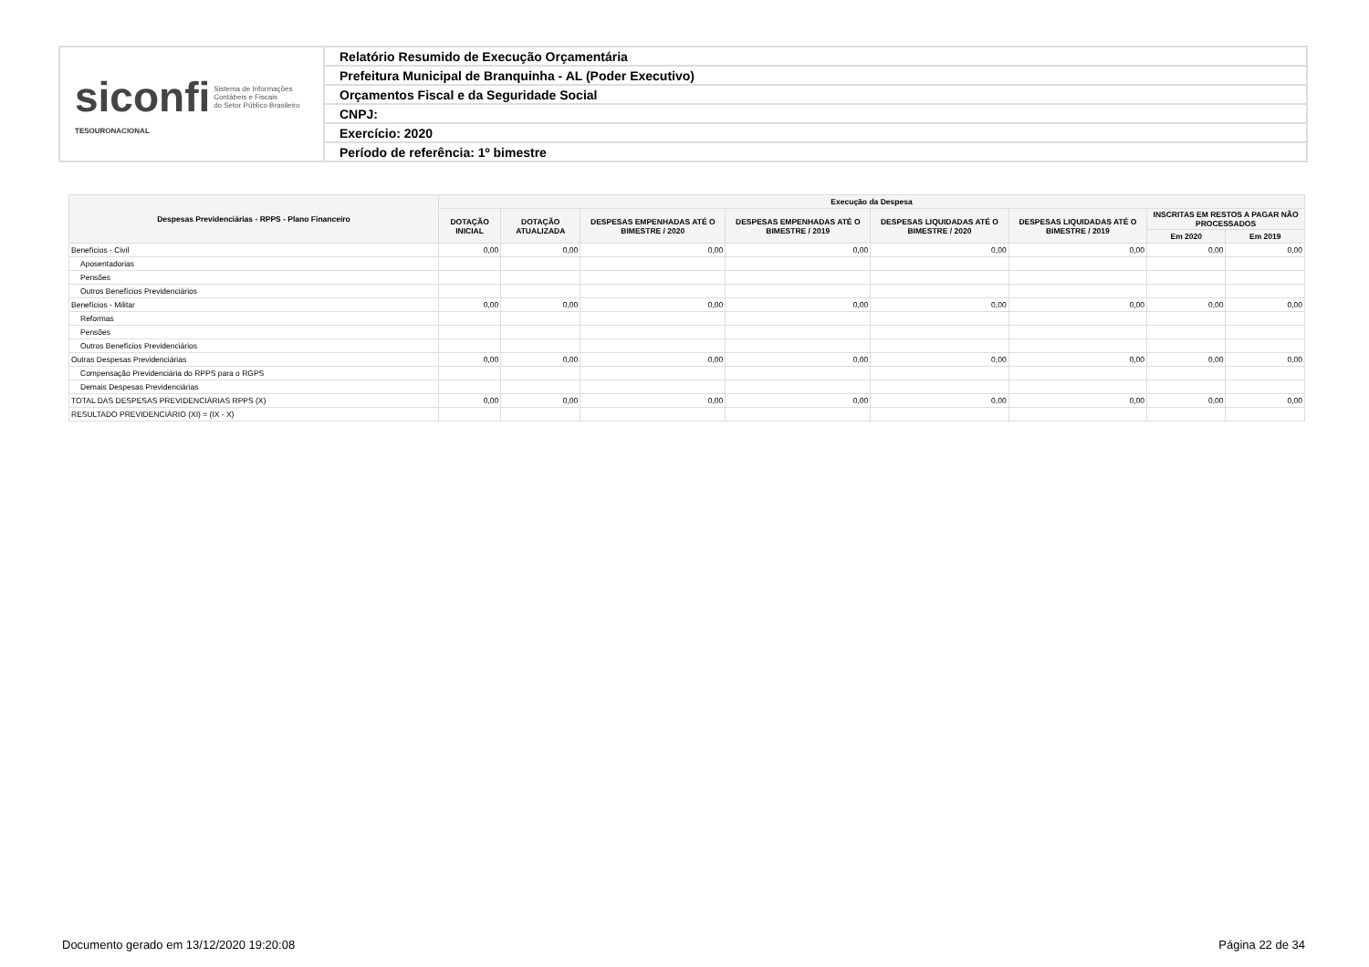| siconfi Sistema de Informações Contábeis e Fiscais do Setor Público Brasileiro TESOURONACIONAL | Relatório Resumido de Execução Orçamentária |
| | Prefeitura Municipal de Branquinha - AL (Poder Executivo) |
| | Orçamentos Fiscal e da Seguridade Social |
| | CNPJ: |
| | Exercício: 2020 |
| | Período de referência: 1º bimestre |
| Despesas Previdenciárias - RPPS - Plano Financeiro | Execução da Despesa | | | | | | | |
| --- | --- | --- | --- | --- | --- | --- | --- | --- |
| | DOTAÇÃO INICIAL | DOTAÇÃO ATUALIZADA | DESPESAS EMPENHADAS ATÉ O BIMESTRE / 2020 | DESPESAS EMPENHADAS ATÉ O BIMESTRE / 2019 | DESPESAS LIQUIDADAS ATÉ O BIMESTRE / 2020 | DESPESAS LIQUIDADAS ATÉ O BIMESTRE / 2019 | INSCRITAS EM RESTOS A PAGAR NÃO PROCESSADOS | |
| | | | | | | | Em 2020 | Em 2019 |
| Benefícios - Civil | 0,00 | 0,00 | 0,00 | 0,00 | 0,00 | 0,00 | 0,00 | 0,00 |
| Aposentadorias | | | | | | | | |
| Pensões | | | | | | | | |
| Outros Benefícios Previdenciários | | | | | | | | |
| Benefícios - Militar | 0,00 | 0,00 | 0,00 | 0,00 | 0,00 | 0,00 | 0,00 | 0,00 |
| Reformas | | | | | | | | |
| Pensões | | | | | | | | |
| Outros Benefícios Previdenciários | | | | | | | | |
| Outras Despesas Previdenciárias | 0,00 | 0,00 | 0,00 | 0,00 | 0,00 | 0,00 | 0,00 | 0,00 |
| Compensação Previdenciária do RPPS para o RGPS | | | | | | | | |
| Demais Despesas Previdenciárias | | | | | | | | |
| TOTAL DAS DESPESAS PREVIDENCIÁRIAS RPPS (X) | 0,00 | 0,00 | 0,00 | 0,00 | 0,00 | 0,00 | 0,00 | 0,00 |
| RESULTADO PREVIDENCIÁRIO (XI) = (IX - X) | | | | | | | | |
Documento gerado em 13/12/2020 19:20:08 Página 22 de 34